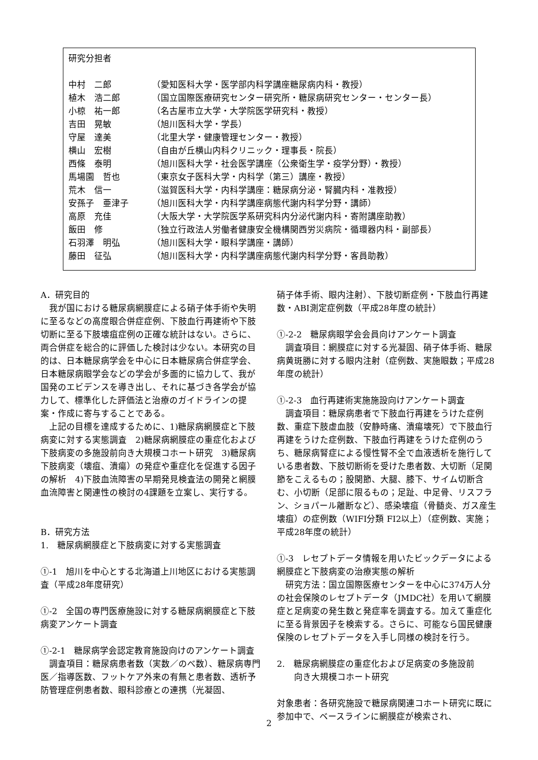研究分担者
中村　二郎 （愛知医科大学・医学部内科学講座糖尿病内科・教授）
植木　浩二郎 （国立国際医療研究センター研究所・糖尿病研究センター・センター長）
小椋　祐一郎 （名古屋市立大学・大学院医学研究科・教授）
吉田　晃敏 （旭川医科大学・学長）
守屋　達美 （北里大学・健康管理センター・教授）
横山　宏樹 （自由が丘横山内科クリニック・理事長・院長）
西條　泰明 （旭川医科大学・社会医学講座（公衆衛生学・疫学分野）・教授）
馬場園　哲也 （東京女子医科大学・内科学（第三）講座・教授）
荒木　信一 （滋賀医科大学・内科学講座：糖尿病分泌・腎臓内科・准教授）
安孫子　亜津子 （旭川医科大学・内科学講座病態代謝内科学分野・講師）
高原　充佳 （大阪大学・大学院医学系研究科内分泌代謝内科・寄附講座助教）
飯田　修 （独立行政法人労働者健康安全機構関西労災病院・循環器内科・副部長）
石羽澤　明弘 （旭川医科大学・眼科学講座・講師）
藤田　征弘 （旭川医科大学・内科学講座病態代謝内科学分野・客員助教）
A．研究目的
我が国における糖尿病網膜症による硝子体手術や失明に至るなどの高度眼合併症症例、下肢血行再建術や下肢切断に至る下肢壊疽症例の正確な統計はない。さらに、両合併症を総合的に評価した検討は少ない。本研究の目的は、日本糖尿病学会を中心に日本糖尿病合併症学会、日本糖尿病眼学会などの学会が多面的に協力して、我が国発のエビデンスを導き出し、それに基づき各学会が協力して、標準化した評価法と治療のガイドラインの提案・作成に寄与することである。
上記の目標を達成するために、1)糖尿病網膜症と下肢病変に対する実態調査　2)糖尿病網膜症の重症化および下肢病変の多施設前向き大規模コホート研究　3)糖尿病下肢病変（壊疽、潰瘍）の発症や重症化を促進する因子の解析　4)下肢血流障害の早期発見検査法の開発と網膜血流障害と関連性の検討の4課題を立案し、実行する。
B．研究方法
1.　糖尿病網膜症と下肢病変に対する実態調査
①-1　旭川を中心とする北海道上川地区における実態調査（平成28年度研究）
①-2　全国の専門医療施設に対する糖尿病網膜症と下肢病変アンケート調査
①-2-1　糖尿病学会認定教育施設向けのアンケート調査
調査項目：糖尿病患者数（実数／のべ数）、糖尿病専門医／指導医数、フットケア外来の有無と患者数、透析予防管理症例患者数、眼科診療との連携（光凝固、
硝子体手術、眼内注射）、下肢切断症例・下肢血行再建数・ABI測定症例数（平成28年度の統計）
①-2-2　糖尿病眼学会会員向けアンケート調査
調査項目：網膜症に対する光凝固、硝子体手術、糖尿病黄斑勝に対する眼内注射（症例数、実施眼数；平成28年度の統計）
①-2-3　血行再建術実施施設向けアンケート調査
調査項目：糖尿病患者で下肢血行再建をうけた症例数、重症下肢虚血肢（安静時痛、潰瘍壊死）で下肢血行再建をうけた症例数、下肢血行再建をうけた症例のうち、糖尿病腎症による慢性腎不全で血液透析を施行している患者数、下肢切断術を受けた患者数、大切断（足関節をこえるもの；股関節、大腿、膝下、サイム切断含む、小切断（足部に限るもの；足趾、中足骨、リスフラン、ショパール離断など）、感染壊疽（骨髄炎、ガス産生壊疽）の症例数（WIFI分類 FI2以上）（症例数、実施；平成28年度の統計）
①-3　レセプトデータ情報を用いたビックデータによる網膜症と下肢病変の治療実態の解析
研究方法：国立国際医療センターを中心に374万人分の社会保険のレセプトデータ（JMDC社）を用いて網膜症と足病変の発生数と発症率を調査する。加えて重症化に至る背景因子を検索する。さらに、可能なら国民健康保険のレセプトデータを入手し同様の検討を行う。
2.　糖尿病網膜症の重症化および足病変の多施設前
　　向き大規模コホート研究
対象患者：各研究施設で糖尿病関連コホート研究に既に参加中で、ベースラインに網膜症が検索され、
2